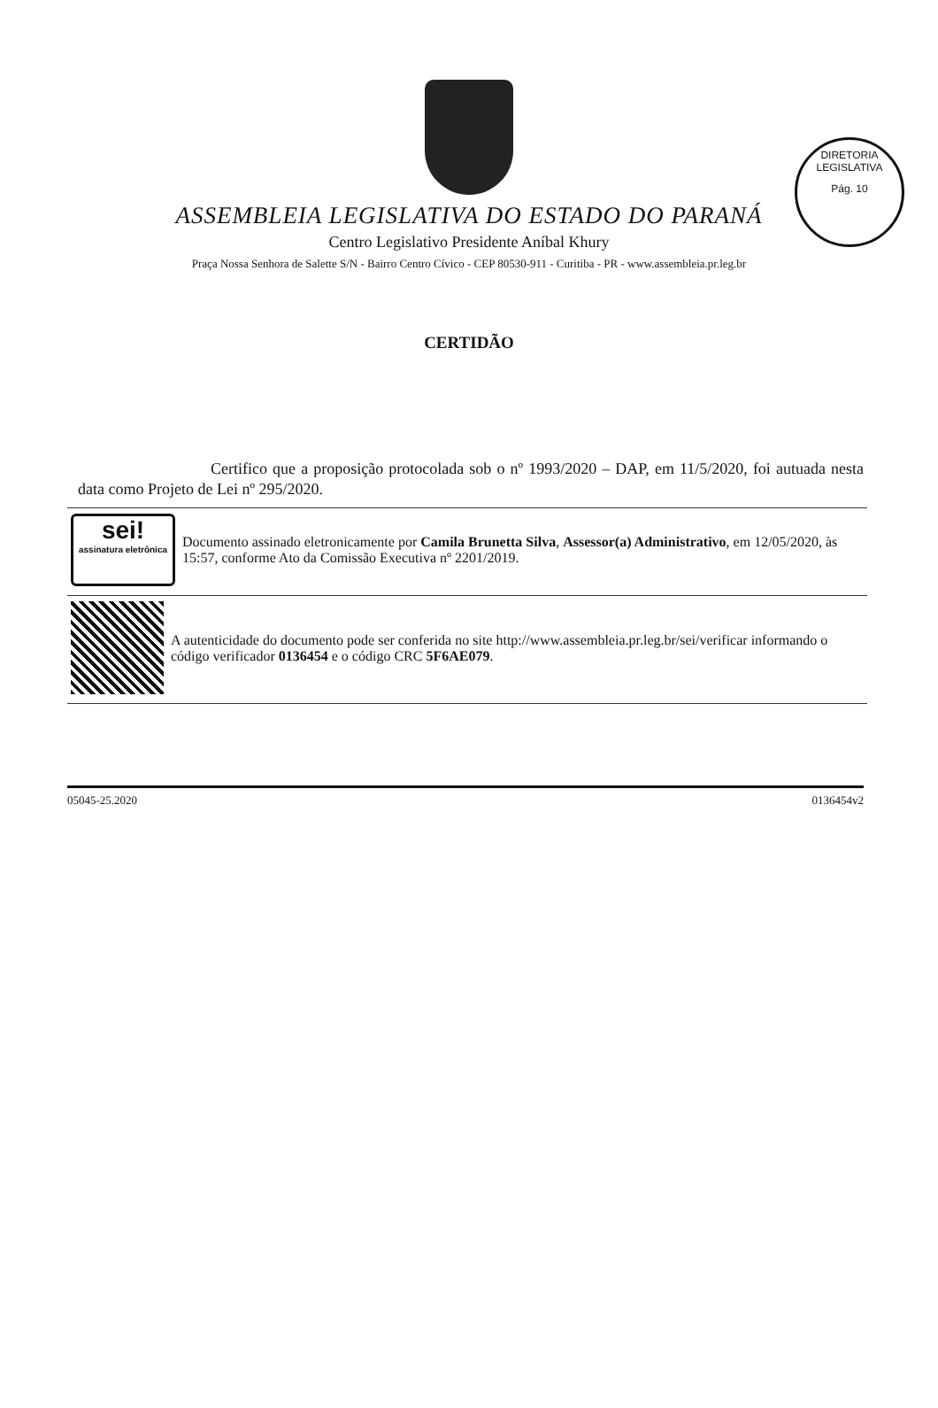DIRETORIA LEGISLATIVA
Pág. 10
ASSEMBLEIA LEGISLATIVA DO ESTADO DO PARANÁ
Centro Legislativo Presidente Aníbal Khury
Praça Nossa Senhora de Salette S/N - Bairro Centro Cívico - CEP 80530-911 - Curitiba - PR - www.assembleia.pr.leg.br
CERTIDÃO
Certifico que a proposição protocolada sob o nº 1993/2020 – DAP, em 11/5/2020, foi autuada nesta data como Projeto de Lei nº 295/2020.
sei!
assinatura eletrônica
Documento assinado eletronicamente por Camila Brunetta Silva, Assessor(a) Administrativo, em 12/05/2020, às 15:57, conforme Ato da Comissão Executiva nº 2201/2019.
A autenticidade do documento pode ser conferida no site http://www.assembleia.pr.leg.br/sei/verificar informando o código verificador 0136454 e o código CRC 5F6AE079.
05045-25.2020 0136454v2